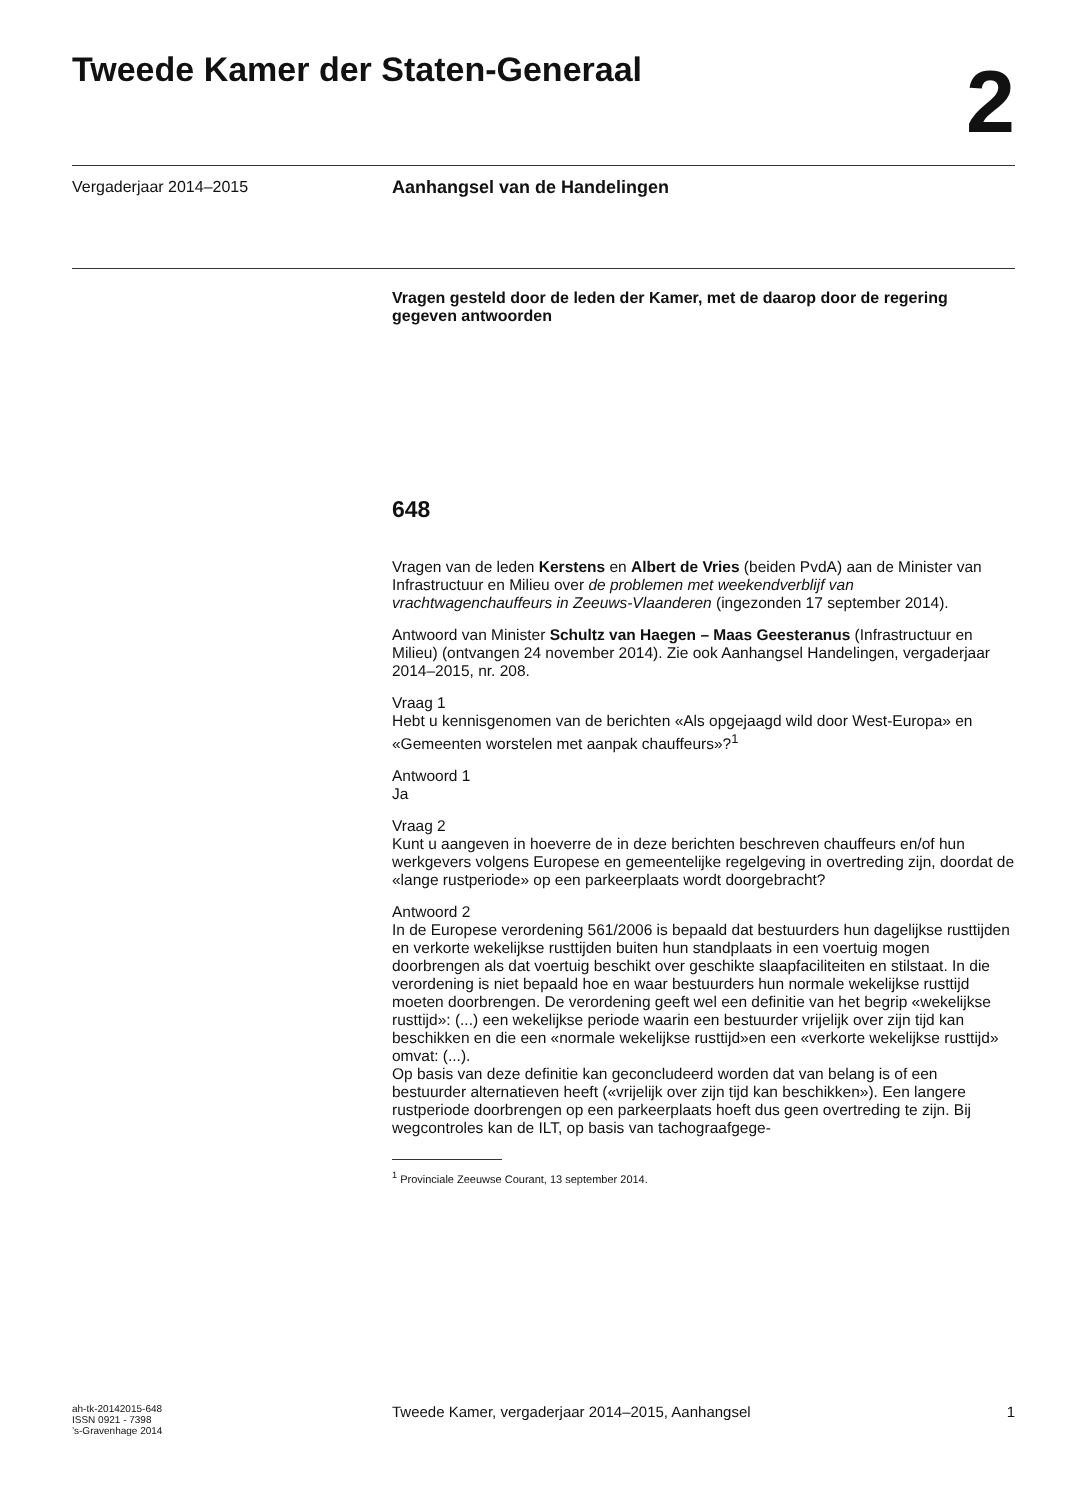Tweede Kamer der Staten-Generaal
2
Vergaderjaar 2014–2015
Aanhangsel van de Handelingen
Vragen gesteld door de leden der Kamer, met de daarop door de regering gegeven antwoorden
648
Vragen van de leden Kerstens en Albert de Vries (beiden PvdA) aan de Minister van Infrastructuur en Milieu over de problemen met weekendverblijf van vrachtwagenchauffeurs in Zeeuws-Vlaanderen (ingezonden 17 september 2014).
Antwoord van Minister Schultz van Haegen – Maas Geesteranus (Infrastructuur en Milieu) (ontvangen 24 november 2014). Zie ook Aanhangsel Handelingen, vergaderjaar 2014–2015, nr. 208.
Vraag 1
Hebt u kennisgenomen van de berichten «Als opgejaagd wild door West-Europa» en «Gemeenten worstelen met aanpak chauffeurs»?<sup>1</sup>
Antwoord 1
Ja
Vraag 2
Kunt u aangeven in hoeverre de in deze berichten beschreven chauffeurs en/of hun werkgevers volgens Europese en gemeentelijke regelgeving in overtreding zijn, doordat de «lange rustperiode» op een parkeerplaats wordt doorgebracht?
Antwoord 2
In de Europese verordening 561/2006 is bepaald dat bestuurders hun dagelijkse rusttijden en verkorte wekelijkse rusttijden buiten hun standplaats in een voertuig mogen doorbrengen als dat voertuig beschikt over geschikte slaapfaciliteiten en stilstaat. In die verordening is niet bepaald hoe en waar bestuurders hun normale wekelijkse rusttijd moeten doorbrengen. De verordening geeft wel een definitie van het begrip «wekelijkse rusttijd»: (...) een wekelijkse periode waarin een bestuurder vrijelijk over zijn tijd kan beschikken en die een «normale wekelijkse rusttijd»en een «verkorte wekelijkse rusttijd» omvat: (...).
Op basis van deze definitie kan geconcludeerd worden dat van belang is of een bestuurder alternatieven heeft («vrijelijk over zijn tijd kan beschikken»). Een langere rustperiode doorbrengen op een parkeerplaats hoeft dus geen overtreding te zijn. Bij wegcontroles kan de ILT, op basis van tachograafgege-
<sup>1</sup> Provinciale Zeeuwse Courant, 13 september 2014.
ah-tk-20142015-648
ISSN 0921 - 7398
’s-Gravenhage 2014
Tweede Kamer, vergaderjaar 2014–2015, Aanhangsel
1